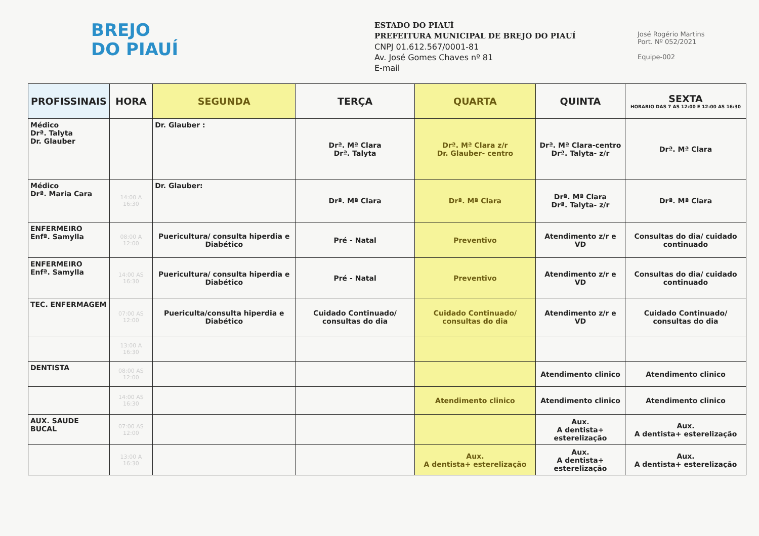BREJO
DO PIAUÍ
ESTADO DO PIAUÍ
PREFEITURA MUNICIPAL DE BREJO DO PIAUÍ
CNPJ 01.612.567/0001-81
Av. José Gomes Chaves nº 81
E-mail
José Rogério Martins
Port. Nº 052/2021
Equipe-002
| PROFISSINAIS | HORA | SEGUNDA | TERÇA | QUARTA | QUINTA | SEXTA HORARIO DAS 7 AS 12:00 E 12:00 AS 16:30 |
| --- | --- | --- | --- | --- | --- | --- |
| Médico Drª. Talyta Dr. Glauber | | Dr. Glauber : | Drª. Mª Clara Drª. Talyta | Drª. Mª Clara z/r Dr. Glauber- centro | Drª. Mª Clara-centro Drª. Talyta- z/r | Drª. Mª Clara |
| Médico Drª. Maria Cara | 14:00 A 16:30 | Dr. Glauber: | Drª. Mª Clara | Drª. Mª Clara | Drª. Mª Clara Drª. Talyta- z/r | Drª. Mª Clara |
| ENFERMEIRO Enfª. Samylla | 08:00 A 12:00 | Puericultura/ consulta hiperdia e Diabético | Pré - Natal | Preventivo | Atendimento z/r e VD | Consultas do dia/ cuidado continuado |
| ENFERMEIRO Enfª. Samylla | 14:00 AS 16:30 | Puericultura/ consulta hiperdia e Diabético | Pré - Natal | Preventivo | Atendimento z/r e VD | Consultas do dia/ cuidado continuado |
| TEC. ENFERMAGEM | 07:00 AS 12:00 | Puericulta/consulta hiperdia e Diabético | Cuidado Continuado/ consultas do dia | Cuidado Continuado/ consultas do dia | Atendimento z/r e VD | Cuidado Continuado/ consultas do dia |
| | 13:00 A 16:30 | | | | | |
| DENTISTA | 08:00 AS 12:00 | | | | Atendimento clinico | Atendimento clinico |
| | 14:00 AS 16:30 | | | Atendimento clinico | Atendimento clinico | Atendimento clinico |
| AUX. SAUDE BUCAL | 07:00 AS 12:00 | | | | Aux. A dentista+ esterelização | Aux. A dentista+ esterelização |
| | 13:00 A 16:30 | | | Aux. A dentista+ esterelização | Aux. A dentista+ esterelização | Aux. A dentista+ esterelização |